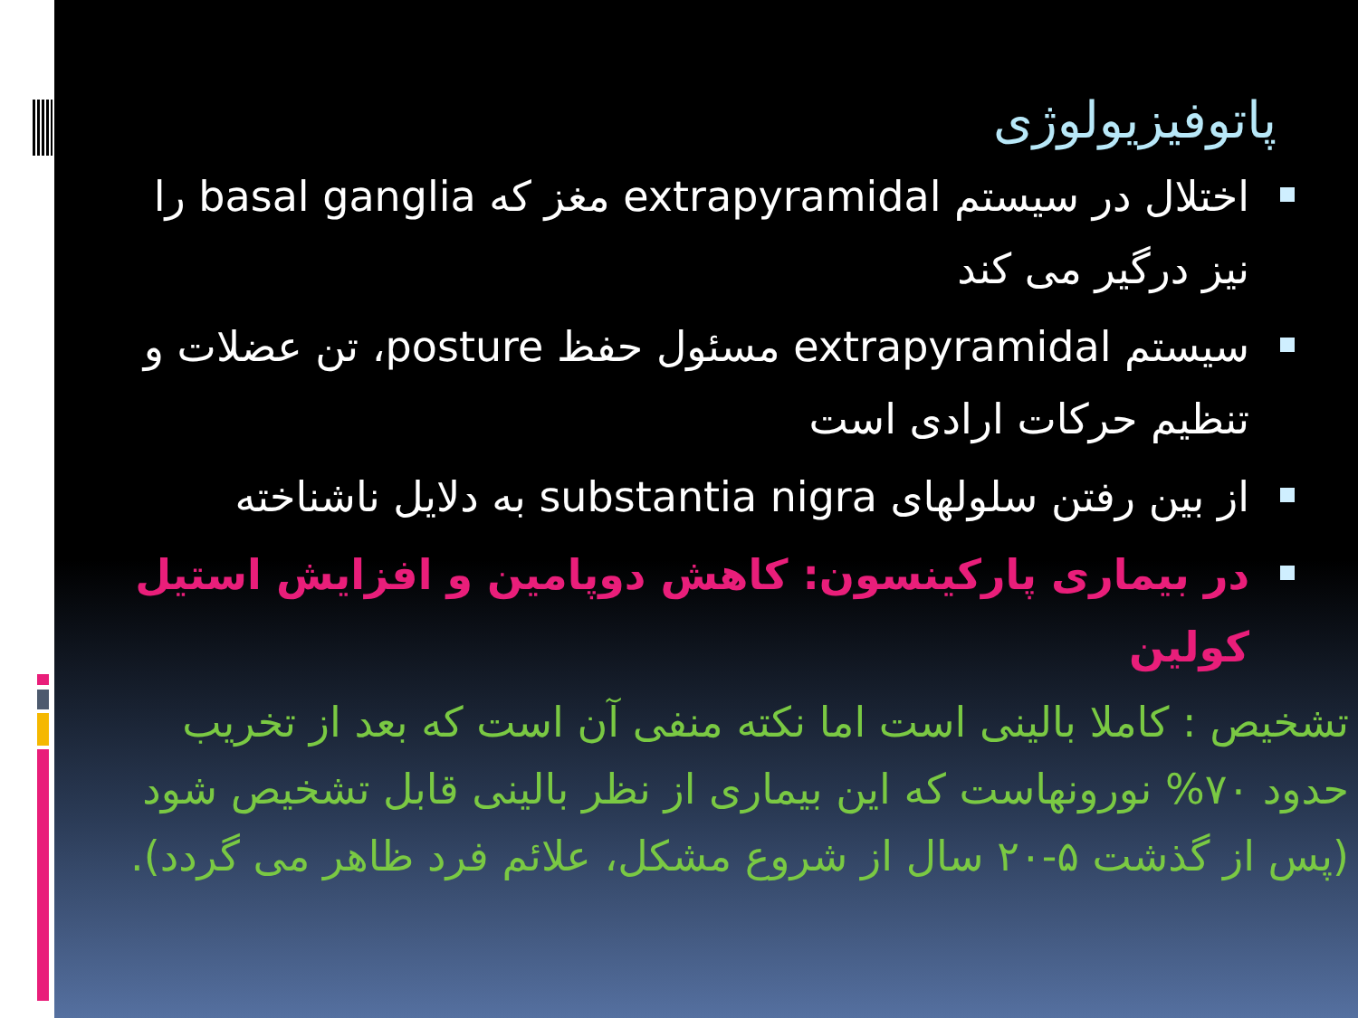پاتوفیزیولوژی
اختلال در سیستم extrapyramidal مغز که basal ganglia را نیز درگیر می کند
سیستم extrapyramidal مسئول حفظ posture، تن عضلات و تنظیم حرکات ارادی است
از بین رفتن سلولهای substantia nigra به دلایل ناشناخته
در بیماری پارکینسون: کاهش دوپامین و افزایش استیل کولین
تشخیص : کاملا بالینی است اما نکته منفی آن است که بعد از تخریب حدود ۷۰% نورونهاست که این بیماری از نظر بالینی قابل تشخیص شود (پس از گذشت ۵-۲۰ سال از شروع مشکل، علائم فرد ظاهر می گردد).